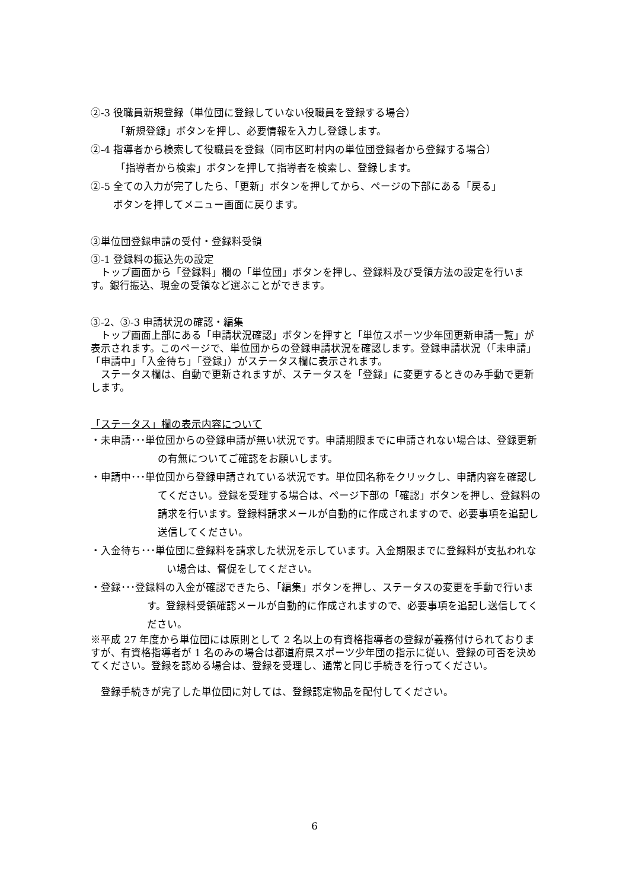②-3 役職員新規登録（単位団に登録していない役職員を登録する場合）
「新規登録」ボタンを押し、必要情報を入力し登録します。
②-4 指導者から検索して役職員を登録（同市区町村内の単位団登録者から登録する場合）
「指導者から検索」ボタンを押して指導者を検索し、登録します。
②-5 全ての入力が完了したら、「更新」ボタンを押してから、ページの下部にある「戻る」
ボタンを押してメニュー画面に戻ります。
③単位団登録申請の受付・登録料受領
③-1 登録料の振込先の設定
　トップ画面から「登録料」欄の「単位団」ボタンを押し、登録料及び受領方法の設定を行います。銀行振込、現金の受領など選ぶことができます。
③-2、③-3 申請状況の確認・編集
　トップ画面上部にある「申請状況確認」ボタンを押すと「単位スポーツ少年団更新申請一覧」が表示されます。このページで、単位団からの登録申請状況を確認します。登録申請状況（「未申請」「申請中」「入金待ち」「登録」）がステータス欄に表示されます。
　ステータス欄は、自動で更新されますが、ステータスを「登録」に変更するときのみ手動で更新します。
「ステータス」欄の表示内容について
・未申請･･･単位団からの登録申請が無い状況です。申請期限までに申請されない場合は、登録更新の有無についてご確認をお願いします。
・申請中･･･単位団から登録申請されている状況です。単位団名称をクリックし、申請内容を確認してください。登録を受理する場合は、ページ下部の「確認」ボタンを押し、登録料の請求を行います。登録料請求メールが自動的に作成されますので、必要事項を追記し送信してください。
・入金待ち･･･単位団に登録料を請求した状況を示しています。入金期限までに登録料が支払われない場合は、督促をしてください。
・登録･･･登録料の入金が確認できたら、「編集」ボタンを押し、ステータスの変更を手動で行います。登録料受領確認メールが自動的に作成されますので、必要事項を追記し送信してください。
※平成 27 年度から単位団には原則として 2 名以上の有資格指導者の登録が義務付けられておりますが、有資格指導者が 1 名のみの場合は都道府県スポーツ少年団の指示に従い、登録の可否を決めてください。登録を認める場合は、登録を受理し、通常と同じ手続きを行ってください。
　登録手続きが完了した単位団に対しては、登録認定物品を配付してください。
6